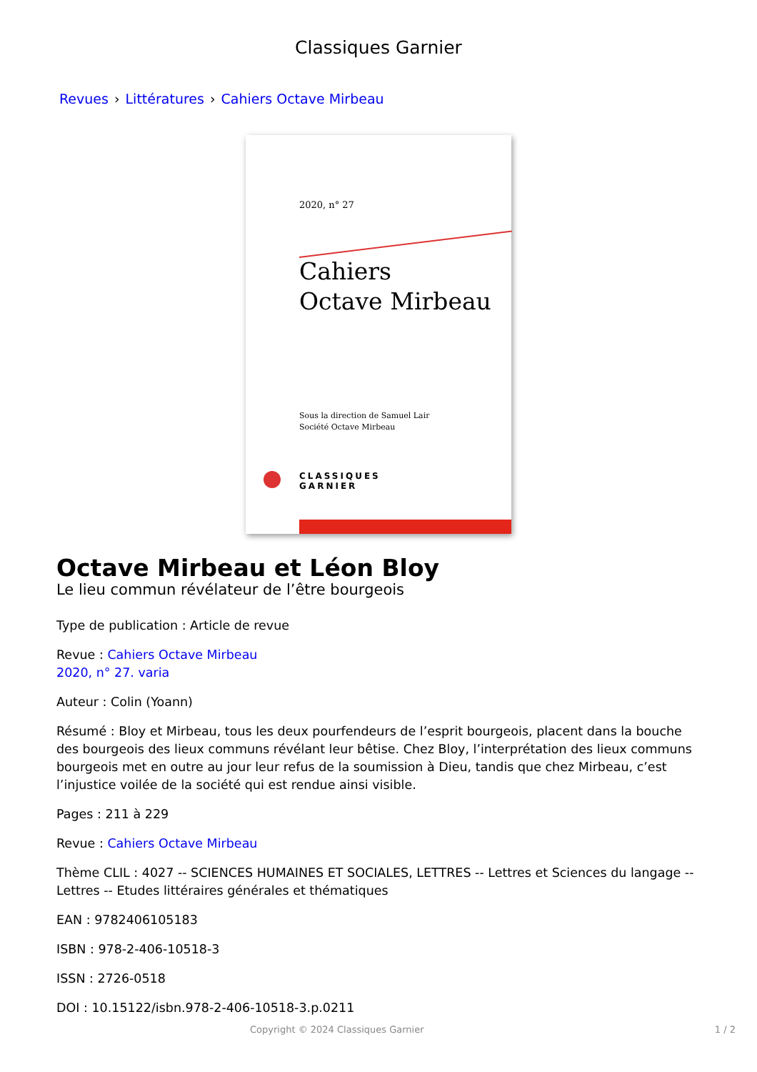Classiques Garnier
Revues › Littératures › Cahiers Octave Mirbeau
2020, n° 27
Cahiers
Octave Mirbeau
Sous la direction de Samuel Lair
Société Octave Mirbeau
CLASSIQUES
GARNIER
Octave Mirbeau et Léon Bloy
Le lieu commun révélateur de l’être bourgeois
Type de publication : Article de revue
Revue : Cahiers Octave Mirbeau
2020, n° 27. varia
Auteur : Colin (Yoann)
Résumé : Bloy et Mirbeau, tous les deux pourfendeurs de l’esprit bourgeois, placent dans la bouche des bourgeois des lieux communs révélant leur bêtise. Chez Bloy, l’interprétation des lieux communs bourgeois met en outre au jour leur refus de la soumission à Dieu, tandis que chez Mirbeau, c’est l’injustice voilée de la société qui est rendue ainsi visible.
Pages : 211 à 229
Revue : Cahiers Octave Mirbeau
Thème CLIL : 4027 -- SCIENCES HUMAINES ET SOCIALES, LETTRES -- Lettres et Sciences du langage -- Lettres -- Etudes littéraires générales et thématiques
EAN : 9782406105183
ISBN : 978-2-406-10518-3
ISSN : 2726-0518
DOI : 10.15122/isbn.978-2-406-10518-3.p.0211
Copyright © 2024 Classiques Garnier 1 / 2